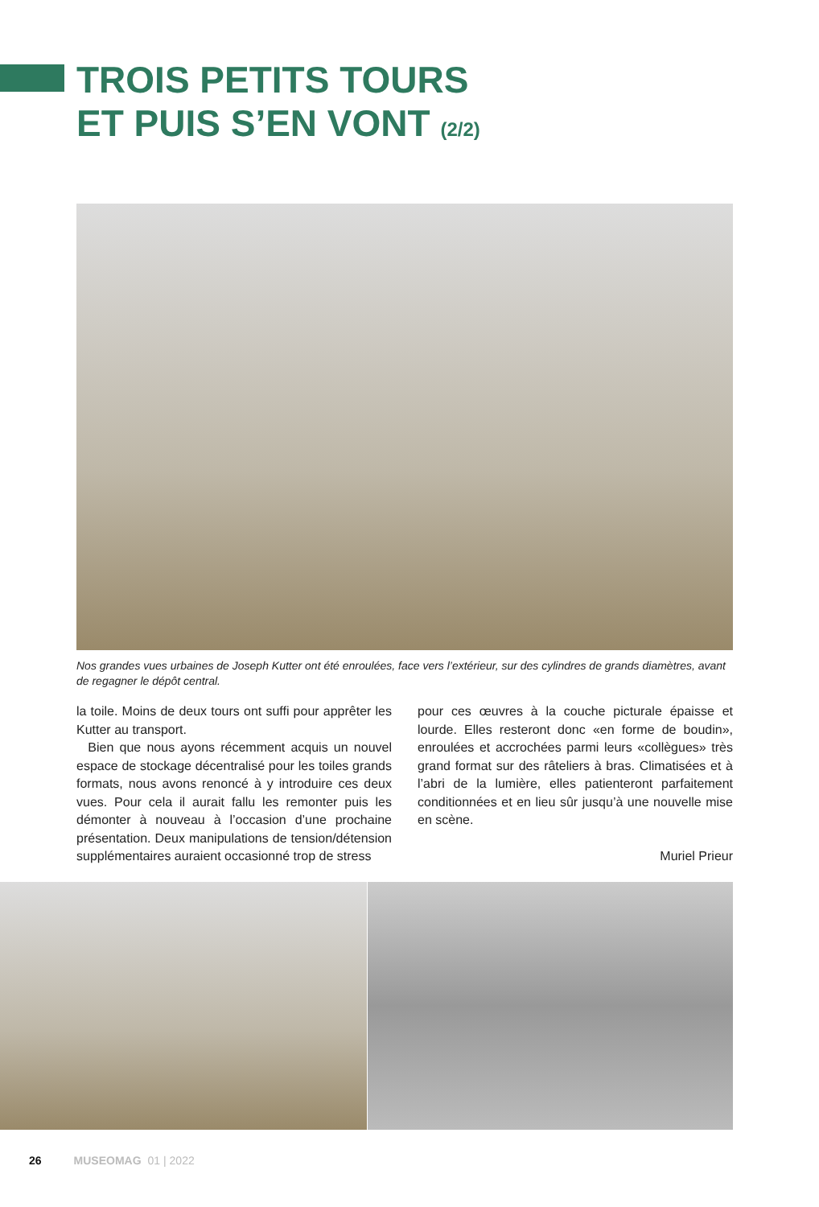TROIS PETITS TOURS
ET PUIS S’EN VONT (2/2)
Nos grandes vues urbaines de Joseph Kutter ont été enroulées, face vers l’extérieur, sur des cylindres de grands diamètres, avant de regagner le dépôt central.
la toile. Moins de deux tours ont suffi pour apprêter les Kutter au transport.
Bien que nous ayons récemment acquis un nouvel espace de stockage décentralisé pour les toiles grands formats, nous avons renoncé à y introduire ces deux vues. Pour cela il aurait fallu les remonter puis les démonter à nouveau à l’occasion d’une prochaine présentation. Deux manipulations de tension/détension supplémentaires auraient occasionné trop de stress
pour ces œuvres à la couche picturale épaisse et lourde. Elles resteront donc «en forme de boudin», enroulées et accrochées parmi leurs «collègues» très grand format sur des râteliers à bras. Climatisées et à l’abri de la lumière, elles patienteront parfaitement conditionnées et en lieu sûr jusqu’à une nouvelle mise en scène.
Muriel Prieur
26 MUSEOMAG 01 | 2022